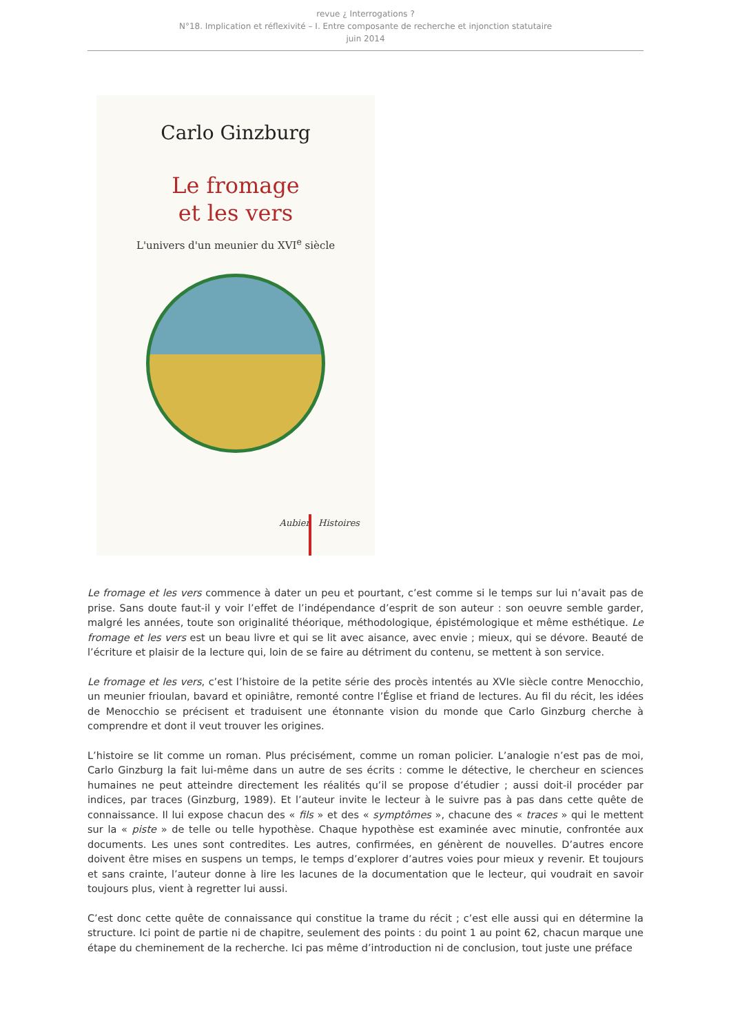revue ¿ Interrogations ?
N°18. Implication et réflexivité – I. Entre composante de recherche et injonction statutaire
juin 2014
Carlo Ginzburg
Le fromage
et les vers
L'univers d'un meunier du XVI<sup>e</sup> siècle
Aubier Histoires
Le fromage et les vers commence à dater un peu et pourtant, c’est comme si le temps sur lui n’avait pas de prise. Sans doute faut-il y voir l’effet de l’indépendance d’esprit de son auteur : son oeuvre semble garder, malgré les années, toute son originalité théorique, méthodologique, épistémologique et même esthétique. Le fromage et les vers est un beau livre et qui se lit avec aisance, avec envie ; mieux, qui se dévore. Beauté de l’écriture et plaisir de la lecture qui, loin de se faire au détriment du contenu, se mettent à son service.
Le fromage et les vers, c’est l’histoire de la petite série des procès intentés au XVIe siècle contre Menocchio, un meunier frioulan, bavard et opiniâtre, remonté contre l’Église et friand de lectures. Au fil du récit, les idées de Menocchio se précisent et traduisent une étonnante vision du monde que Carlo Ginzburg cherche à comprendre et dont il veut trouver les origines.
L’histoire se lit comme un roman. Plus précisément, comme un roman policier. L’analogie n’est pas de moi, Carlo Ginzburg la fait lui-même dans un autre de ses écrits : comme le détective, le chercheur en sciences humaines ne peut atteindre directement les réalités qu’il se propose d’étudier ; aussi doit-il procéder par indices, par traces (Ginzburg, 1989). Et l’auteur invite le lecteur à le suivre pas à pas dans cette quête de connaissance. Il lui expose chacun des « fils » et des « symptômes », chacune des « traces » qui le mettent sur la « piste » de telle ou telle hypothèse. Chaque hypothèse est examinée avec minutie, confrontée aux documents. Les unes sont contredites. Les autres, confirmées, en génèrent de nouvelles. D’autres encore doivent être mises en suspens un temps, le temps d’explorer d’autres voies pour mieux y revenir. Et toujours et sans crainte, l’auteur donne à lire les lacunes de la documentation que le lecteur, qui voudrait en savoir toujours plus, vient à regretter lui aussi.
C’est donc cette quête de connaissance qui constitue la trame du récit ; c’est elle aussi qui en détermine la structure. Ici point de partie ni de chapitre, seulement des points : du point 1 au point 62, chacun marque une étape du cheminement de la recherche. Ici pas même d’introduction ni de conclusion, tout juste une préface